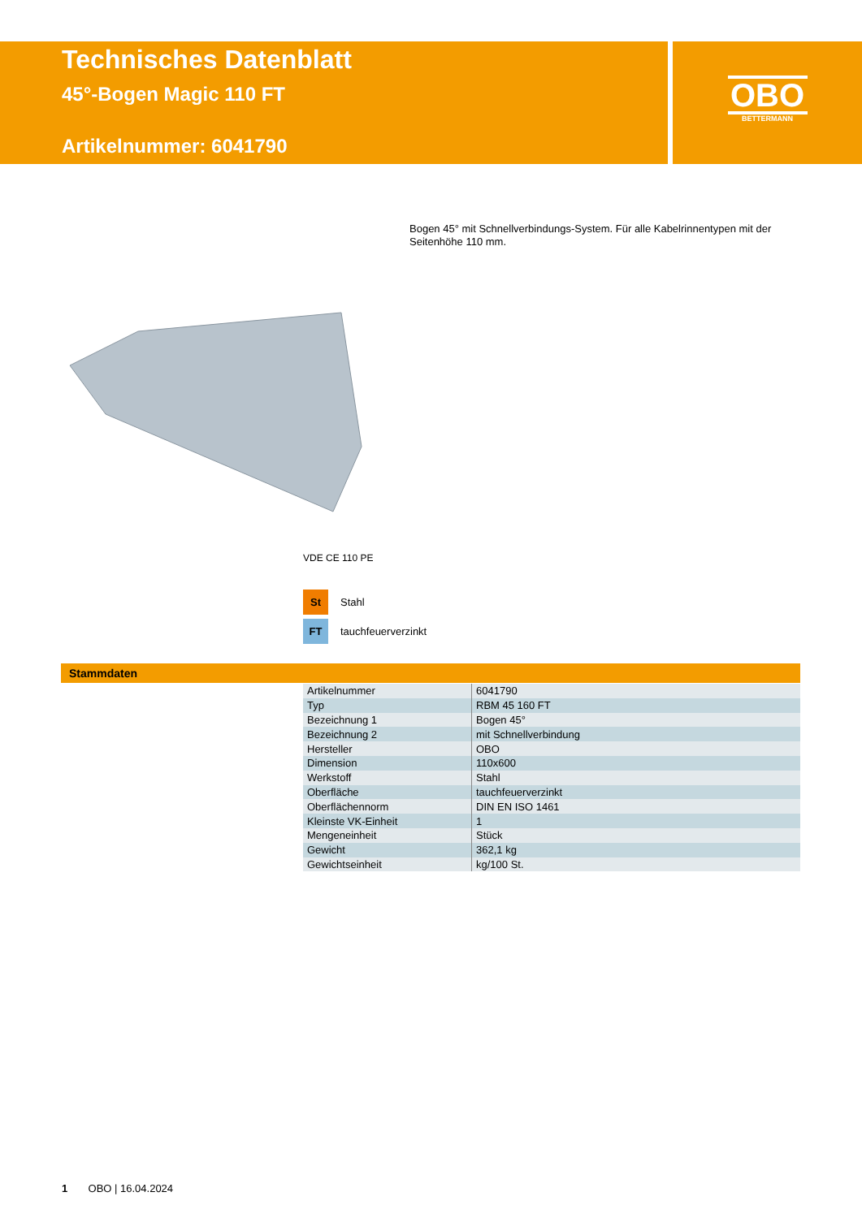Technisches Datenblatt
45°-Bogen Magic 110 FT
Artikelnummer: 6041790
OBO
BETTERMANN
Bogen 45° mit Schnellverbindungs-System. Für alle Kabelrinnentypen mit der Seitenhöhe 110 mm.
VDE CE 110 PE
St Stahl
FT tauchfeuerverzinkt
Stammdaten
| Artikelnummer | 6041790 |
| Typ | RBM 45 160 FT |
| Bezeichnung 1 | Bogen 45° |
| Bezeichnung 2 | mit Schnellverbindung |
| Hersteller | OBO |
| Dimension | 110x600 |
| Werkstoff | Stahl |
| Oberfläche | tauchfeuerverzinkt |
| Oberflächennorm | DIN EN ISO 1461 |
| Kleinste VK-Einheit | 1 |
| Mengeneinheit | Stück |
| Gewicht | 362,1 kg |
| Gewichtseinheit | kg/100 St. |
1 OBO | 16.04.2024